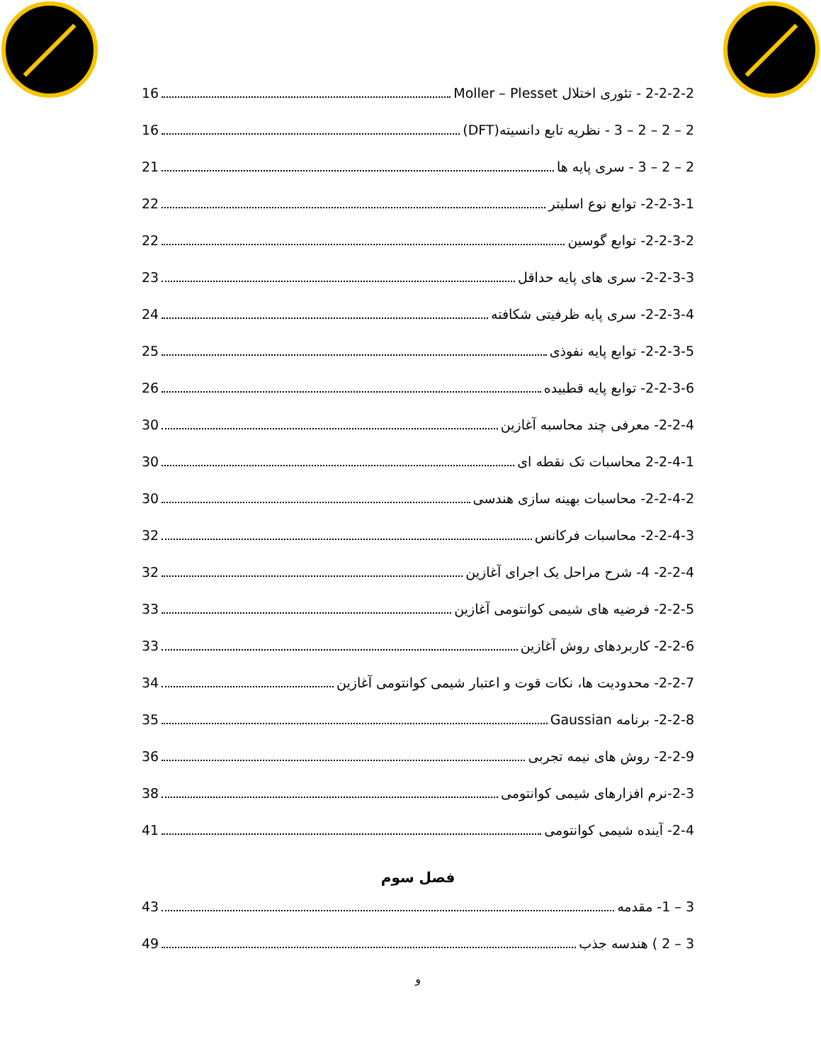2-2-2-2 - تئوری اختلال Moller – Plesset 16
2 – 2 – 2 – 3 - نظریه تابع دانسیته(DFT) 16
2 – 2 – 3 - سری پایه ها 21
2-2-3-1- توابع نوع اسلیتر 22
2-2-3-2- توابع گوسین 22
2-2-3-3- سری های پایه حداقل 23
2-2-3-4- سری پایه ظرفیتی شکافته 24
2-2-3-5- توابع پایه نفوذی 25
2-2-3-6- توابع پایه قطبیده 26
2-2-4- معرفی چند محاسبه آغازین 30
2-2-4-1 محاسبات تک نقطه ای 30
2-2-4-2- محاسبات بهینه سازی هندسی 30
2-2-4-3- محاسبات فرکانس 32
2-2-4- 4- شرح مراحل یک اجرای آغازین 32
2-2-5- فرضیه های شیمی کوانتومی آغازین 33
2-2-6- کاربردهای روش آغازین 33
2-2-7- محدودیت ها، نکات قوت و اعتبار شیمی کوانتومی آغازین 34
2-2-8- برنامه Gaussian 35
2-2-9- روش های نیمه تجربی 36
2-3-نرم افزارهای شیمی کوانتومی 38
2-4- آینده شیمی کوانتومی 41
فصل سوم
3 – 1- مقدمه 43
3 – 2 ) هندسه جذب 49
و